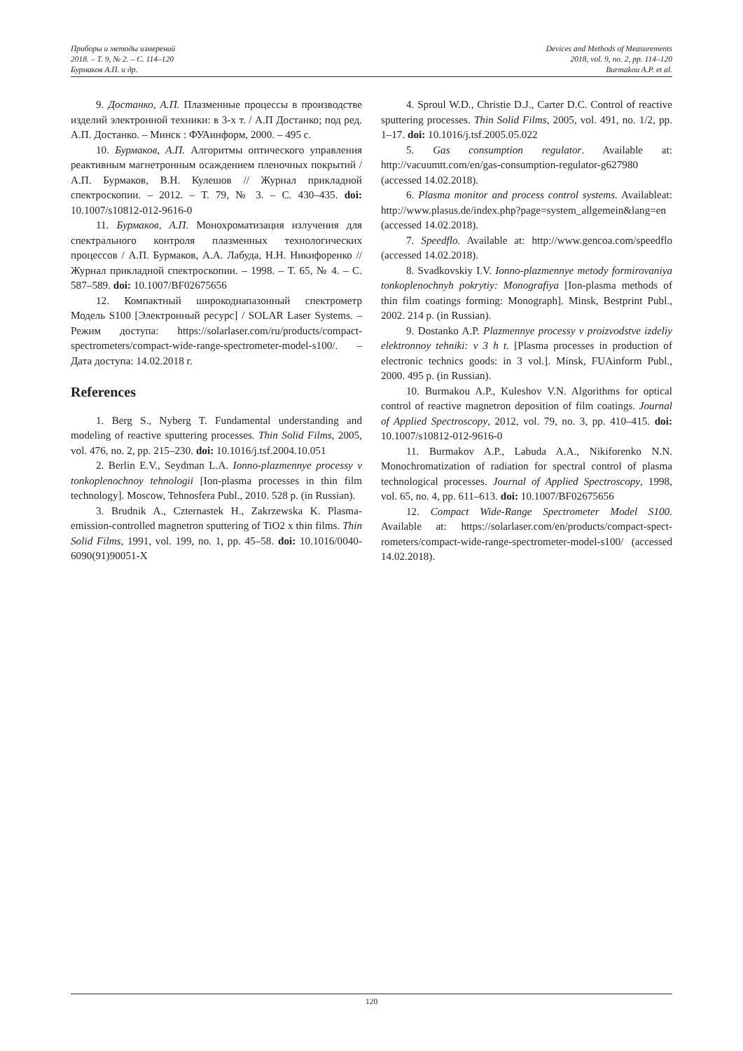Приборы и методы измерений
2018. – Т. 9, № 2. – С. 114–120
Бурмаков А.П. и др.
Devices and Methods of Measurements
2018, vol. 9, no. 2, pp. 114–120
Burmakou A.P. et al.
9. Достанко, А.П. Плазменные процессы в производстве изделий электронной техники: в 3-х т. / А.П Достанко; под ред. А.П. Достанко. – Минск : ФУАинформ, 2000. – 495 с.
10. Бурмаков, А.П. Алгоритмы оптического управления реактивным магнетронным осаждением пленочных покрытий / А.П. Бурмаков, В.Н. Кулешов // Журнал прикладной спектроскопии. – 2012. – Т. 79, № 3. – С. 430–435. doi: 10.1007/s10812-012-9616-0
11. Бурмаков, А.П. Монохроматизация излучения для спектрального контроля плазменных технологических процессов / А.П. Бурмаков, А.А. Лабуда, Н.Н. Никифоренко // Журнал прикладной спектроскопии. – 1998. – Т. 65, № 4. – С. 587–589. doi: 10.1007/BF02675656
12. Компактный широкодиапазонный спектрометр Модель S100 [Электронный ресурс] / SOLAR Laser Systems. – Режим доступа: https://solarlaser.com/ru/products/compact-spectrometers/compact-wide-range-spectrometer-model-s100/. – Дата доступа: 14.02.2018 г.
References
1. Berg S., Nyberg T. Fundamental understanding and modeling of reactive sputtering processes. Thin Solid Films, 2005, vol. 476, no. 2, pp. 215–230. doi: 10.1016/j.tsf.2004.10.051
2. Berlin E.V., Seydman L.A. Ionno-plazmennye processy v tonkoplenochnoy tehnologii [Ion-plasma processes in thin film technology]. Moscow, Tehnosfera Publ., 2010. 528 p. (in Russian).
3. Brudnik A., Czternastek H., Zakrzewska K. Plasma-emission-controlled magnetron sputtering of TiO2 x thin films. Thin Solid Films, 1991, vol. 199, no. 1, pp. 45–58. doi: 10.1016/0040-6090(91)90051-X
4. Sproul W.D., Christie D.J., Carter D.C. Control of reactive sputtering processes. Thin Solid Films, 2005, vol. 491, no. 1/2, pp. 1–17. doi: 10.1016/j.tsf.2005.05.022
5. Gas consumption regulator. Available at: http://vacuumtt.com/en/gas-consumption-regulator-g627980 (accessed 14.02.2018).
6. Plasma monitor and process control systems. Availableat: http://www.plasus.de/index.php?page=system_allgemein&lang=en (accessed 14.02.2018).
7. Speedflo. Available at: http://www.gencoa.com/speedflo (accessed 14.02.2018).
8. Svadkovskiy I.V. Ionno-plazmennye metody formirovaniya tonkoplenochnyh pokrytiy: Monografiya [Ion-plasma methods of thin film coatings forming: Monograph]. Minsk, Bestprint Publ., 2002. 214 p. (in Russian).
9. Dostanko A.P. Plazmennye processy v proizvodstve izdeliy elektronnoy tehniki: v 3 h t. [Plasma processes in production of electronic technics goods: in 3 vol.]. Minsk, FUAinform Publ., 2000. 495 p. (in Russian).
10. Burmakou A.P., Kuleshov V.N. Algorithms for optical control of reactive magnetron deposition of film coatings. Journal of Applied Spectroscopy, 2012, vol. 79, no. 3, pp. 410–415. doi: 10.1007/s10812-012-9616-0
11. Burmakov A.P., Labuda A.A., Nikiforenko N.N. Monochromatization of radiation for spectral control of plasma technological processes. Journal of Applied Spectroscopy, 1998, vol. 65, no. 4, pp. 611–613. doi: 10.1007/BF02675656
12. Compact Wide-Range Spectrometer Model S100. Available at: https://solarlaser.com/en/products/compact-spect-rometers/compact-wide-range-spectrometer-model-s100/ (accessed 14.02.2018).
120